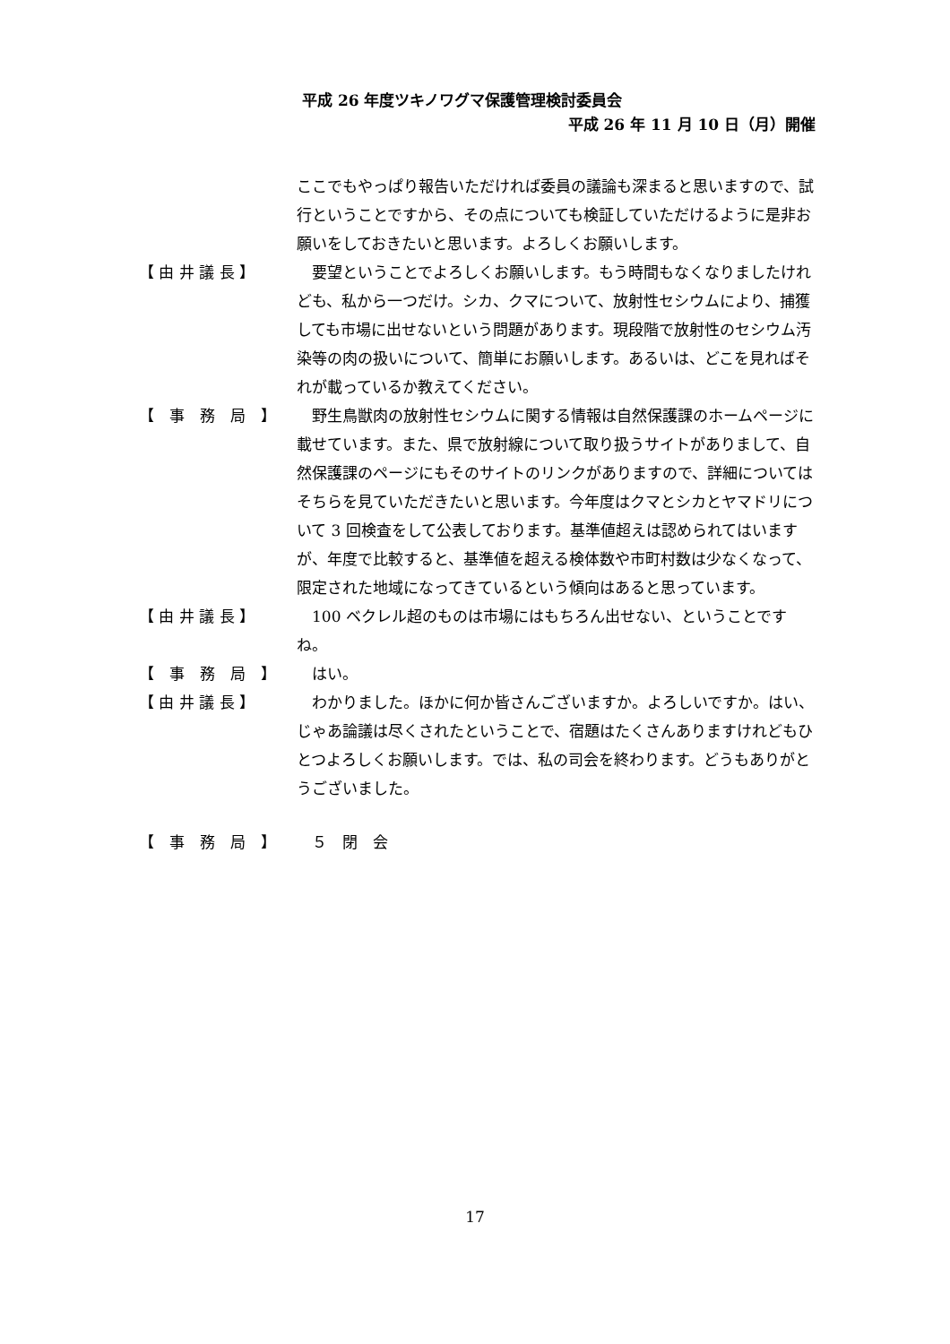平成 26 年度ツキノワグマ保護管理検討委員会
平成 26 年 11 月 10 日（月）開催
ここでもやっぱり報告いただければ委員の議論も深まると思いますので、試行ということですから、その点についても検証していただけるように是非お願いをしておきたいと思います。よろしくお願いします。
【 由 井 議 長 】 要望ということでよろしくお願いします。もう時間もなくなりましたけれども、私から一つだけ。シカ、クマについて、放射性セシウムにより、捕獲しても市場に出せないという問題があります。現段階で放射性のセシウム汚染等の肉の扱いについて、簡単にお願いします。あるいは、どこを見ればそれが載っているか教えてください。
【　事　務　局　】 野生鳥獣肉の放射性セシウムに関する情報は自然保護課のホームページに載せています。また、県で放射線について取り扱うサイトがありまして、自然保護課のページにもそのサイトのリンクがありますので、詳細についてはそちらを見ていただきたいと思います。今年度はクマとシカとヤマドリについて 3 回検査をして公表しております。基準値超えは認められてはいますが、年度で比較すると、基準値を超える検体数や市町村数は少なくなって、限定された地域になってきているという傾向はあると思っています。
【 由 井 議 長 】 100 ベクレル超のものは市場にはもちろん出せない、ということですね。
【　事　務　局　】 はい。
【 由 井 議 長 】 わかりました。ほかに何か皆さんございますか。よろしいですか。はい、じゃあ論議は尽くされたということで、宿題はたくさんありますけれどもひとつよろしくお願いします。では、私の司会を終わります。どうもありがとうございました。
【　事　務　局　】 ５　閉　会
17